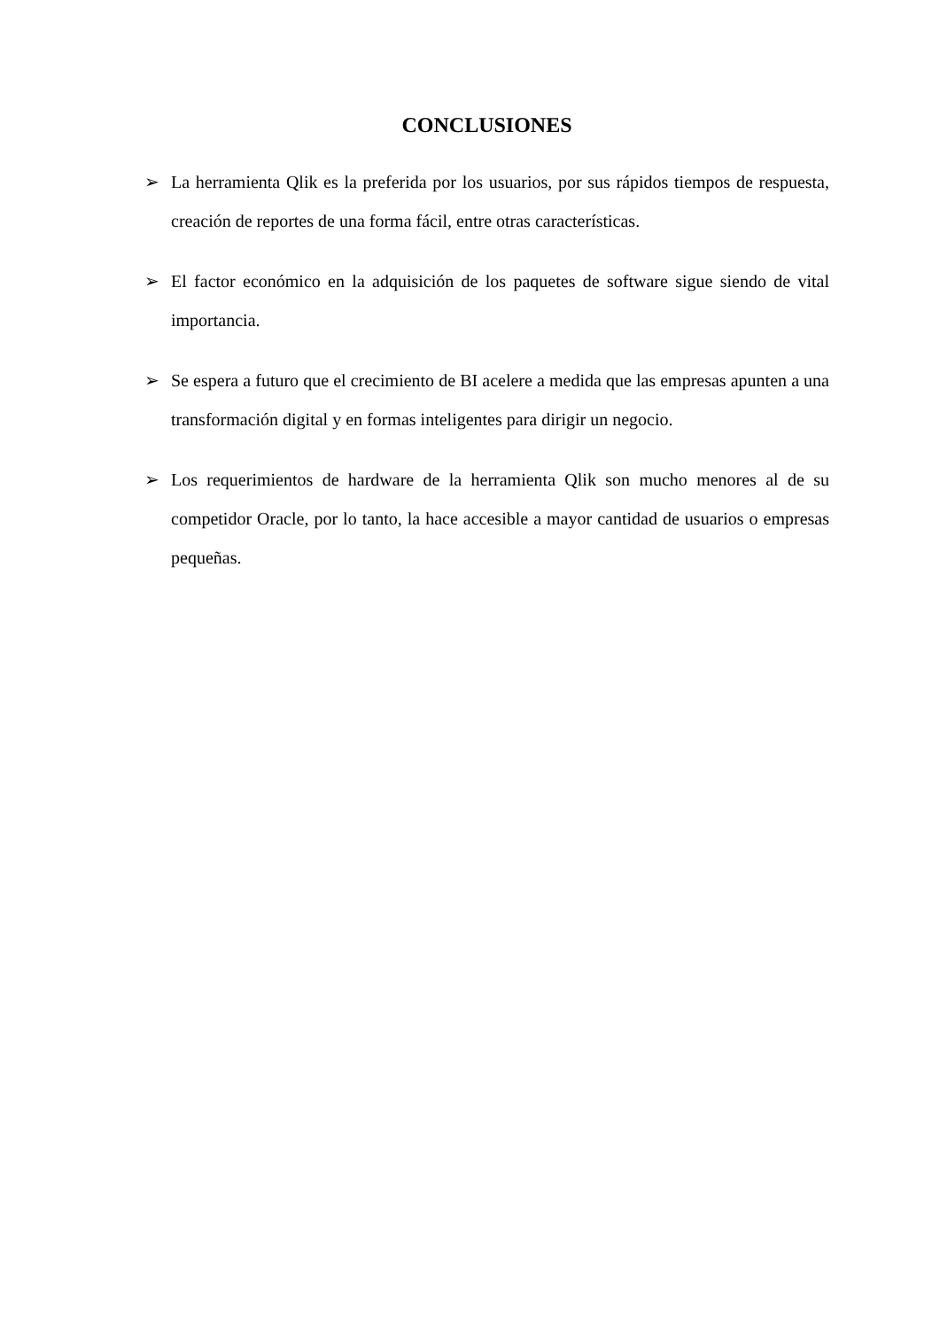CONCLUSIONES
➢ La herramienta Qlik es la preferida por los usuarios, por sus rápidos tiempos de respuesta, creación de reportes de una forma fácil, entre otras características.
➢ El factor económico en la adquisición de los paquetes de software sigue siendo de vital importancia.
➢ Se espera a futuro que el crecimiento de BI acelere a medida que las empresas apunten a una transformación digital y en formas inteligentes para dirigir un negocio.
➢ Los requerimientos de hardware de la herramienta Qlik son mucho menores al de su competidor Oracle, por lo tanto, la hace accesible a mayor cantidad de usuarios o empresas pequeñas.